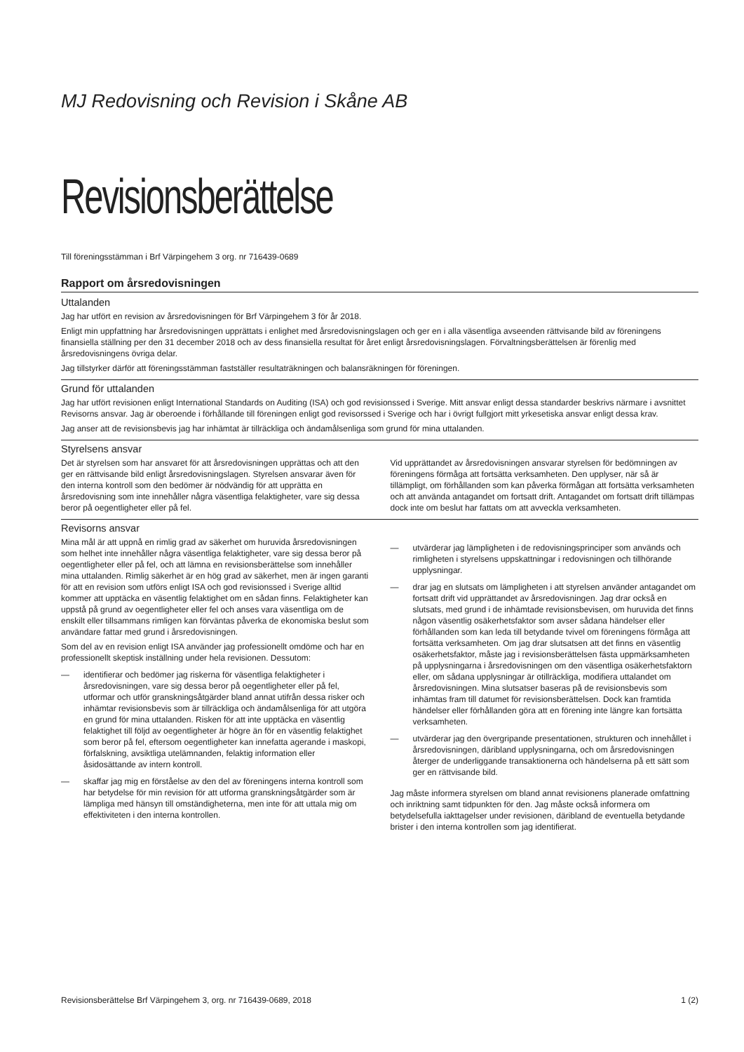MJ Redovisning och Revision i Skåne AB
Revisionsberättelse
Till föreningsstämman i Brf Värpingehem 3 org. nr 716439-0689
Rapport om årsredovisningen
Uttalanden
Jag har utfört en revision av årsredovisningen för Brf Värpingehem 3 för år 2018.
Enligt min uppfattning har årsredovisningen upprättats i enlighet med årsredovisningslagen och ger en i alla väsentliga avseenden rättvisande bild av föreningens finansiella ställning per den 31 december 2018 och av dess finansiella resultat för året enligt årsredovisningslagen. Förvaltningsberättelsen är förenlig med årsredovisningens övriga delar.
Jag tillstyrker därför att föreningsstämman fastställer resultaträkningen och balansräkningen för föreningen.
Grund för uttalanden
Jag har utfört revisionen enligt International Standards on Auditing (ISA) och god revisionssed i Sverige. Mitt ansvar enligt dessa standarder beskrivs närmare i avsnittet Revisorns ansvar. Jag är oberoende i förhållande till föreningen enligt god revisorssed i Sverige och har i övrigt fullgjort mitt yrkesetiska ansvar enligt dessa krav.
Jag anser att de revisionsbevis jag har inhämtat är tillräckliga och ändamålsenliga som grund för mina uttalanden.
Styrelsens ansvar
Det är styrelsen som har ansvaret för att årsredovisningen upprättas och att den ger en rättvisande bild enligt årsredovisningslagen. Styrelsen ansvarar även för den interna kontroll som den bedömer är nödvändig för att upprätta en årsredovisning som inte innehåller några väsentliga felaktigheter, vare sig dessa beror på oegentligheter eller på fel.
Vid upprättandet av årsredovisningen ansvarar styrelsen för bedömningen av föreningens förmåga att fortsätta verksamheten. Den upplyser, när så är tillämpligt, om förhållanden som kan påverka förmågan att fortsätta verksamheten och att använda antagandet om fortsatt drift. Antagandet om fortsatt drift tillämpas dock inte om beslut har fattats om att avveckla verksamheten.
Revisorns ansvar
Mina mål är att uppnå en rimlig grad av säkerhet om huruvida årsredovisningen som helhet inte innehåller några väsentliga felaktigheter, vare sig dessa beror på oegentligheter eller på fel, och att lämna en revisionsberättelse som innehåller mina uttalanden. Rimlig säkerhet är en hög grad av säkerhet, men är ingen garanti för att en revision som utförs enligt ISA och god revisionssed i Sverige alltid kommer att upptäcka en väsentlig felaktighet om en sådan finns. Felaktigheter kan uppstå på grund av oegentligheter eller fel och anses vara väsentliga om de enskilt eller tillsammans rimligen kan förväntas påverka de ekonomiska beslut som användare fattar med grund i årsredovisningen.
Som del av en revision enligt ISA använder jag professionellt omdöme och har en professionellt skeptisk inställning under hela revisionen. Dessutom:
— identifierar och bedömer jag riskerna för väsentliga felaktigheter i årsredovisningen, vare sig dessa beror på oegentligheter eller på fel, utformar och utför granskningsåtgärder bland annat utifrån dessa risker och inhämtar revisionsbevis som är tillräckliga och ändamålsenliga för att utgöra en grund för mina uttalanden. Risken för att inte upptäcka en väsentlig felaktighet till följd av oegentligheter är högre än för en väsentlig felaktighet som beror på fel, eftersom oegentligheter kan innefatta agerande i maskopi, förfalskning, avsiktliga utelämnanden, felaktig information eller åsidosättande av intern kontroll.
— skaffar jag mig en förståelse av den del av föreningens interna kontroll som har betydelse för min revision för att utforma granskningsåtgärder som är lämpliga med hänsyn till omständigheterna, men inte för att uttala mig om effektiviteten i den interna kontrollen.
— utvärderar jag lämpligheten i de redovisningsprinciper som används och rimligheten i styrelsens uppskattningar i redovisningen och tillhörande upplysningar.
— drar jag en slutsats om lämpligheten i att styrelsen använder antagandet om fortsatt drift vid upprättandet av årsredovisningen. Jag drar också en slutsats, med grund i de inhämtade revisionsbevisen, om huruvida det finns någon väsentlig osäkerhetsfaktor som avser sådana händelser eller förhållanden som kan leda till betydande tvivel om föreningens förmåga att fortsätta verksamheten. Om jag drar slutsatsen att det finns en väsentlig osäkerhetsfaktor, måste jag i revisionsberättelsen fästa uppmärksamheten på upplysningarna i årsredovisningen om den väsentliga osäkerhetsfaktorn eller, om sådana upplysningar är otillräckliga, modifiera uttalandet om årsredovisningen. Mina slutsatser baseras på de revisionsbevis som inhämtas fram till datumet för revisionsberättelsen. Dock kan framtida händelser eller förhållanden göra att en förening inte längre kan fortsätta verksamheten.
— utvärderar jag den övergripande presentationen, strukturen och innehållet i årsredovisningen, däribland upplysningarna, och om årsredovisningen återger de underliggande transaktionerna och händelserna på ett sätt som ger en rättvisande bild.
Jag måste informera styrelsen om bland annat revisionens planerade omfattning och inriktning samt tidpunkten för den. Jag måste också informera om betydelsefulla iakttagelser under revisionen, däribland de eventuella betydande brister i den interna kontrollen som jag identifierat.
Revisionsberättelse Brf Värpingehem 3, org. nr 716439-0689, 2018 1 (2)